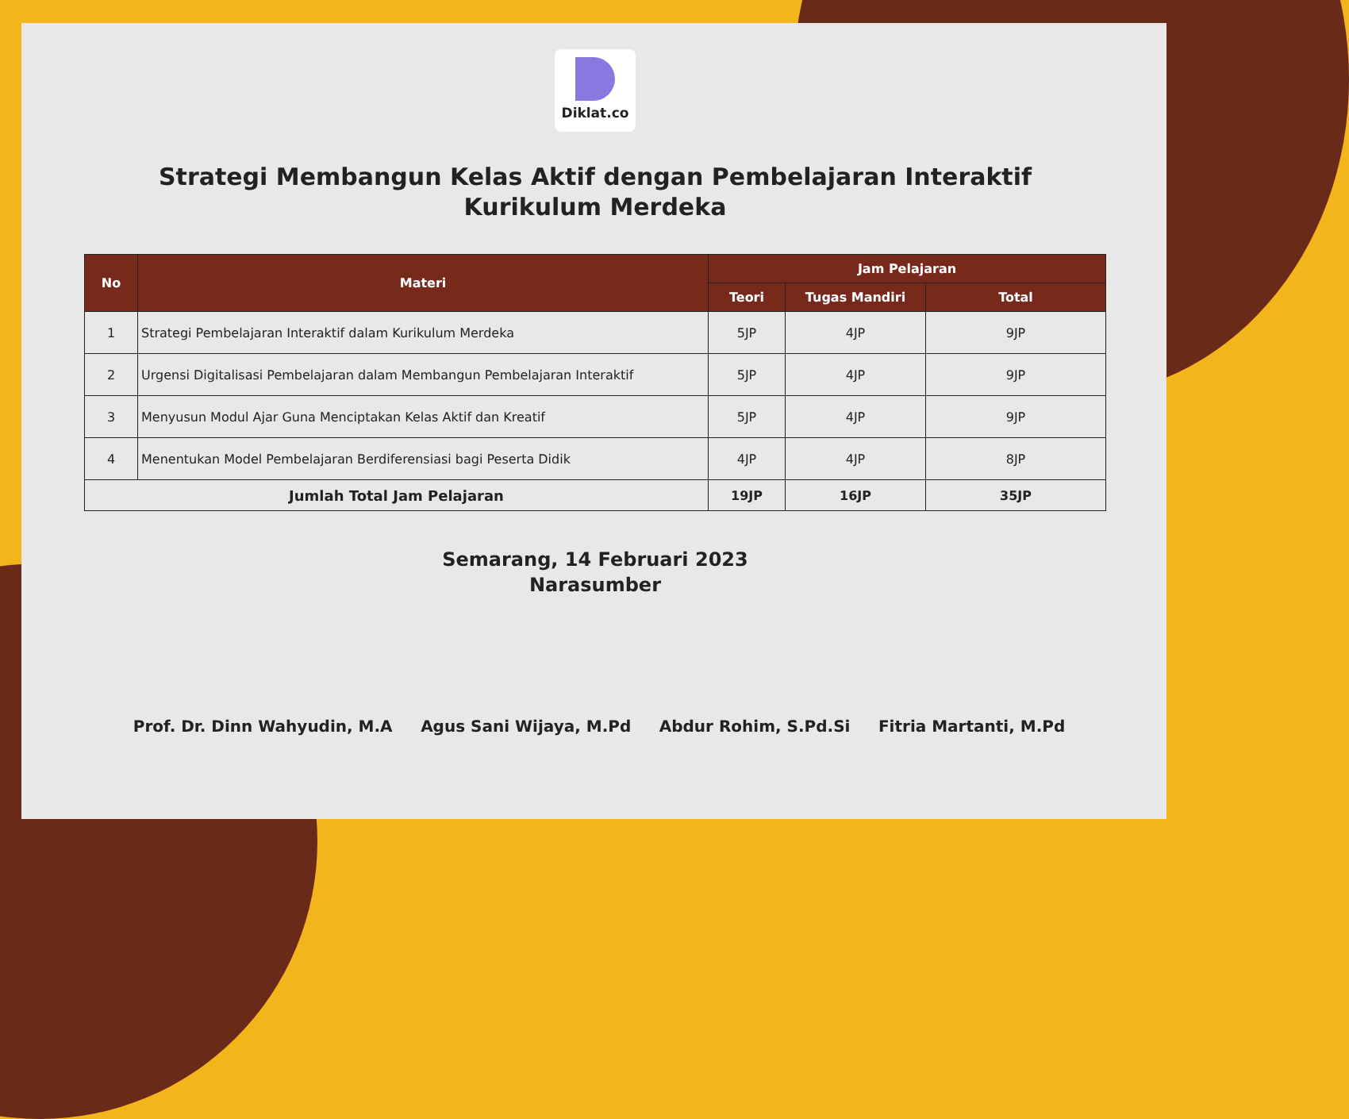Diklat.co
Strategi Membangun Kelas Aktif dengan Pembelajaran Interaktif
Kurikulum Merdeka
| No | Materi | Jam Pelajaran | | |
| --- | --- | --- | --- | --- |
| | | Teori | Tugas Mandiri | Total |
| 1 | Strategi Pembelajaran Interaktif dalam Kurikulum Merdeka | 5JP | 4JP | 9JP |
| 2 | Urgensi Digitalisasi Pembelajaran dalam Membangun Pembelajaran Interaktif | 5JP | 4JP | 9JP |
| 3 | Menyusun Modul Ajar Guna Menciptakan Kelas Aktif dan Kreatif | 5JP | 4JP | 9JP |
| 4 | Menentukan Model Pembelajaran Berdiferensiasi bagi Peserta Didik | 4JP | 4JP | 8JP |
| Jumlah Total Jam Pelajaran | | 19JP | 16JP | 35JP |
Semarang, 14 Februari 2023
Narasumber
Prof. Dr. Dinn Wahyudin, M.A Agus Sani Wijaya, M.Pd Abdur Rohim, S.Pd.Si Fitria Martanti, M.Pd